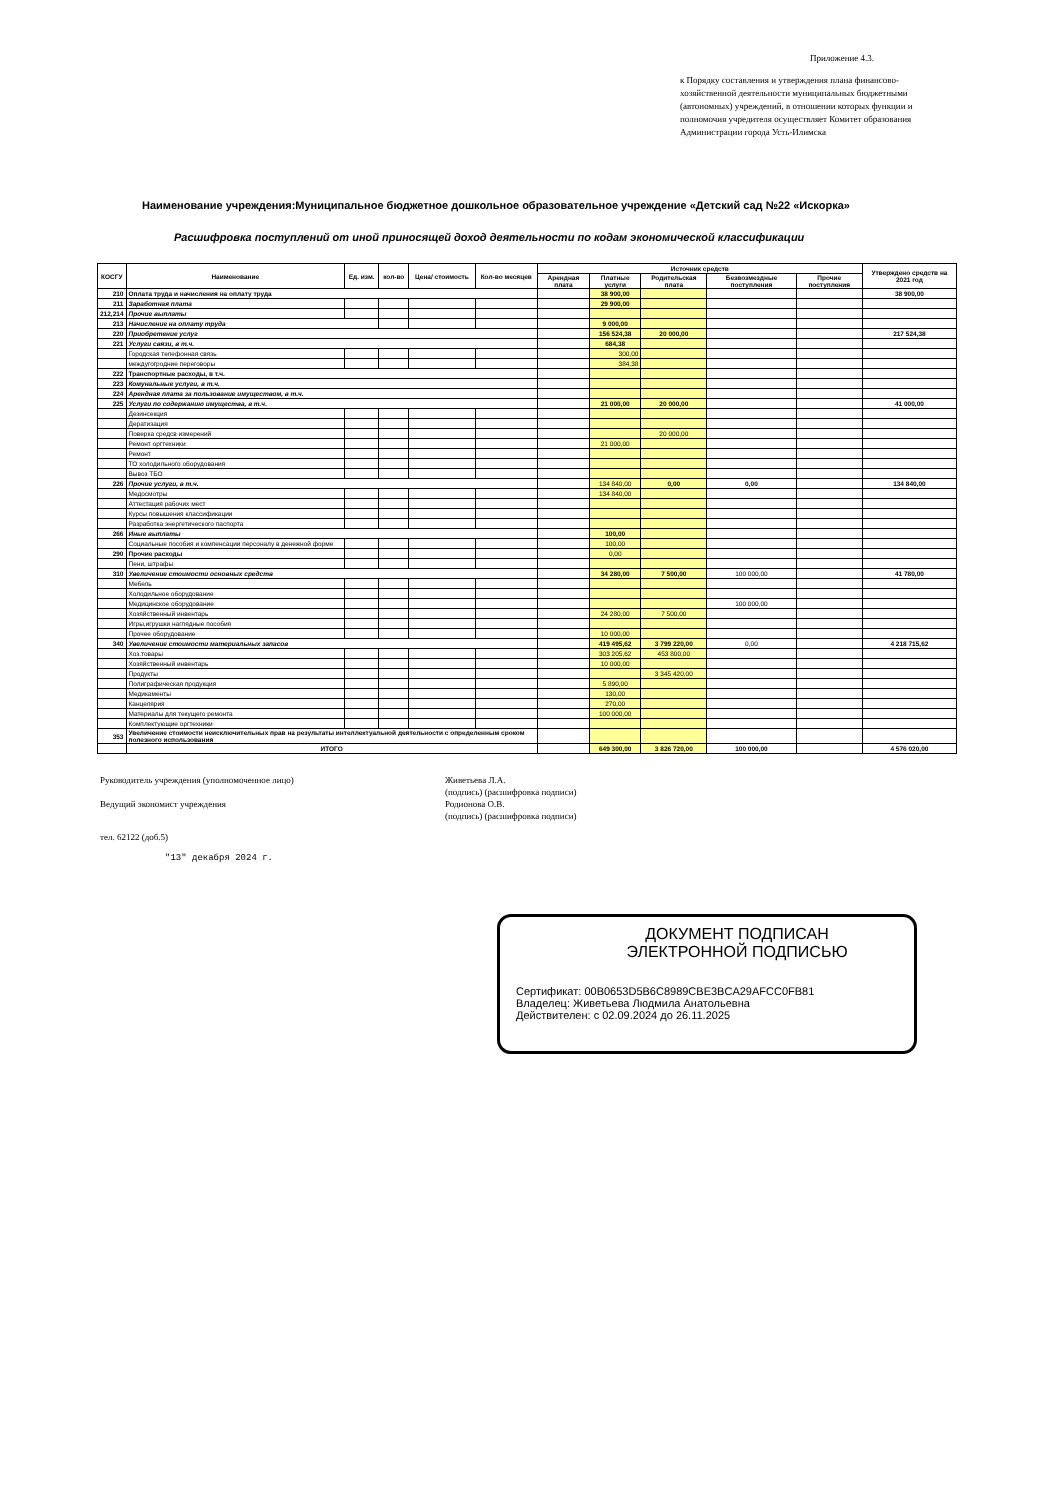Приложение 4.3.
к Порядку составления и утверждения плана финансово-хозяйственной деятельности муниципальных бюджетными (автономных) учреждений, в отношении которых функции и полномочия учредителя осуществляет Комитет образования Администрации города Усть-Илимска
Наименование учреждения:Муниципальное бюджетное дошкольное образовательное учреждение «Детский сад №22 «Искорка»
Расшифровка поступлений от иной приносящей доход деятельности по кодам экономической классификации
| КОСГУ | Наименование | Ед. изм. | кол-во | Цена/ стоимость | Кол-во месяцев | Источник средств | | | | | Утверждено средств на 2021 год |
| --- | --- | --- | --- | --- | --- | --- | --- | --- | --- | --- | --- |
| | | | | | | Арендная плата | Платные услуги | Родительская плата | Безвозмездные поступления | Прочие поступления | |
| 210 | Оплата труда и начисления на оплату труда | | | | | | 38 900,00 | | | | 38 900,00 |
| 211 | Заработная плата | | | | | | 29 900,00 | | | | |
| 212,214 | Прочие выплаты | | | | | | | | | | |
| 213 | Начисление на оплату труда | | | | | | 9 000,00 | | | | |
| 220 | Приобретение услуг | | | | | | 156 524,38 | 20 000,00 | | | 217 524,38 |
| 221 | Услуги связи, в т.ч. | | | | | | 684,38 | | | | |
| | Городская телефонная связь | | | | | | 300,00 | | | | |
| | междугогродние переговоры | | | | | | 384,38 | | | | |
| 222 | Транспортные расходы, в т.ч. | | | | | | | | | | |
| 223 | Комунальные услуги, в т.ч. | | | | | | | | | | |
| 224 | Арендная плата за пользование имуществом, в т.ч. | | | | | | | | | | |
| 225 | Услуги по содержанию имущества, в т.ч. | | | | | | 21 000,00 | 20 000,00 | | | 41 000,00 |
| | Дезинсекция | | | | | | | | | | |
| | Дератизация | | | | | | | | | | |
| | Поверка средсв измерений | | | | | | | 20 000,00 | | | |
| | Ремонт оргтехники | | | | | | 21 000,00 | | | | |
| | Ремонт | | | | | | | | | | |
| | ТО холодильного оборудования | | | | | | | | | | |
| | Вывоз ТБО | | | | | | | | | | |
| 226 | Прочие услуги, в т.ч. | | | | | | 134 840,00 | 0,00 | 0,00 | | 134 840,00 |
| | Медосмотры | | | | | | 134 840,00 | | | | |
| | Аттестация рабочих мест | | | | | | | | | | |
| | Курсы повышения классификации | | | | | | | | | | |
| | Разработка энергетического паспорта | | | | | | | | | | |
| 266 | Иные выплаты | | | | | | 100,00 | | | | |
| | Социальные пособия и компенсации персоналу в денежной форме | | | | | | 100,00 | | | | |
| 290 | Прочие расходы | | | | | | 0,00 | | | | |
| | Пени, штрафы | | | | | | | | | | |
| 310 | Увеличение стоимости основных средств | | | | | | 34 280,00 | 7 500,00 | 100 000,00 | | 41 780,00 |
| | Мебель | | | | | | | | | | |
| | Холодильное оборудование | | | | | | | | | | |
| | Медицинское оборудование | | | | | | | | 100 000,00 | | |
| | Хозяйственный инвентарь | | | | | | 24 280,00 | 7 500,00 | | | |
| | Игры,игрушки наглядные пособия | | | | | | | | | | |
| | Прочее оборудование | | | | | | 10 000,00 | | | | |
| 340 | Увеличение стоимости материальных запасов | | | | | | 419 495,62 | 3 799 220,00 | 0,00 | | 4 218 715,62 |
| | Хоз.товары | | | | | | 303 205,62 | 453 800,00 | | | |
| | Хозяйственный инвентарь | | | | | | 10 000,00 | | | | |
| | Продукты | | | | | | | 3 345 420,00 | | | |
| | Полиграфическая продукция | | | | | | 5 890,00 | | | | |
| | Медикаменты | | | | | | 130,00 | | | | |
| | Канцелярия | | | | | | 270,00 | | | | |
| | Материалы для текущего ремонта | | | | | | 100 000,00 | | | | |
| | Комплектующие оргтехники | | | | | | | | | | |
| 353 | Увеличение стоимости неисключительных прав на результаты интеллектуальной деятельности с определенным сроком полезного использования | | | | | | | | | | |
| | ИТОГО | | | | | | 649 300,00 | 3 826 720,00 | 100 000,00 | | 4 576 020,00 |
Руководитель учреждения (уполномоченное лицо) Живетьева Л.А.
(подпись) (расшифровка подписи)
Ведущий экономист учреждения Родионова О.В.
(подпись) (расшифровка подписи)
тел. 62122 (доб.5)
"13" декабря 2024 г.
ДОКУМЕНТ ПОДПИСАН
ЭЛЕКТРОННОЙ ПОДПИСЬЮ
Сертификат: 00B0653D5B6C8989CBE3BCA29AFCC0FB81
Владелец: Живетьева Людмила Анатольевна
Действителен: с 02.09.2024 до 26.11.2025